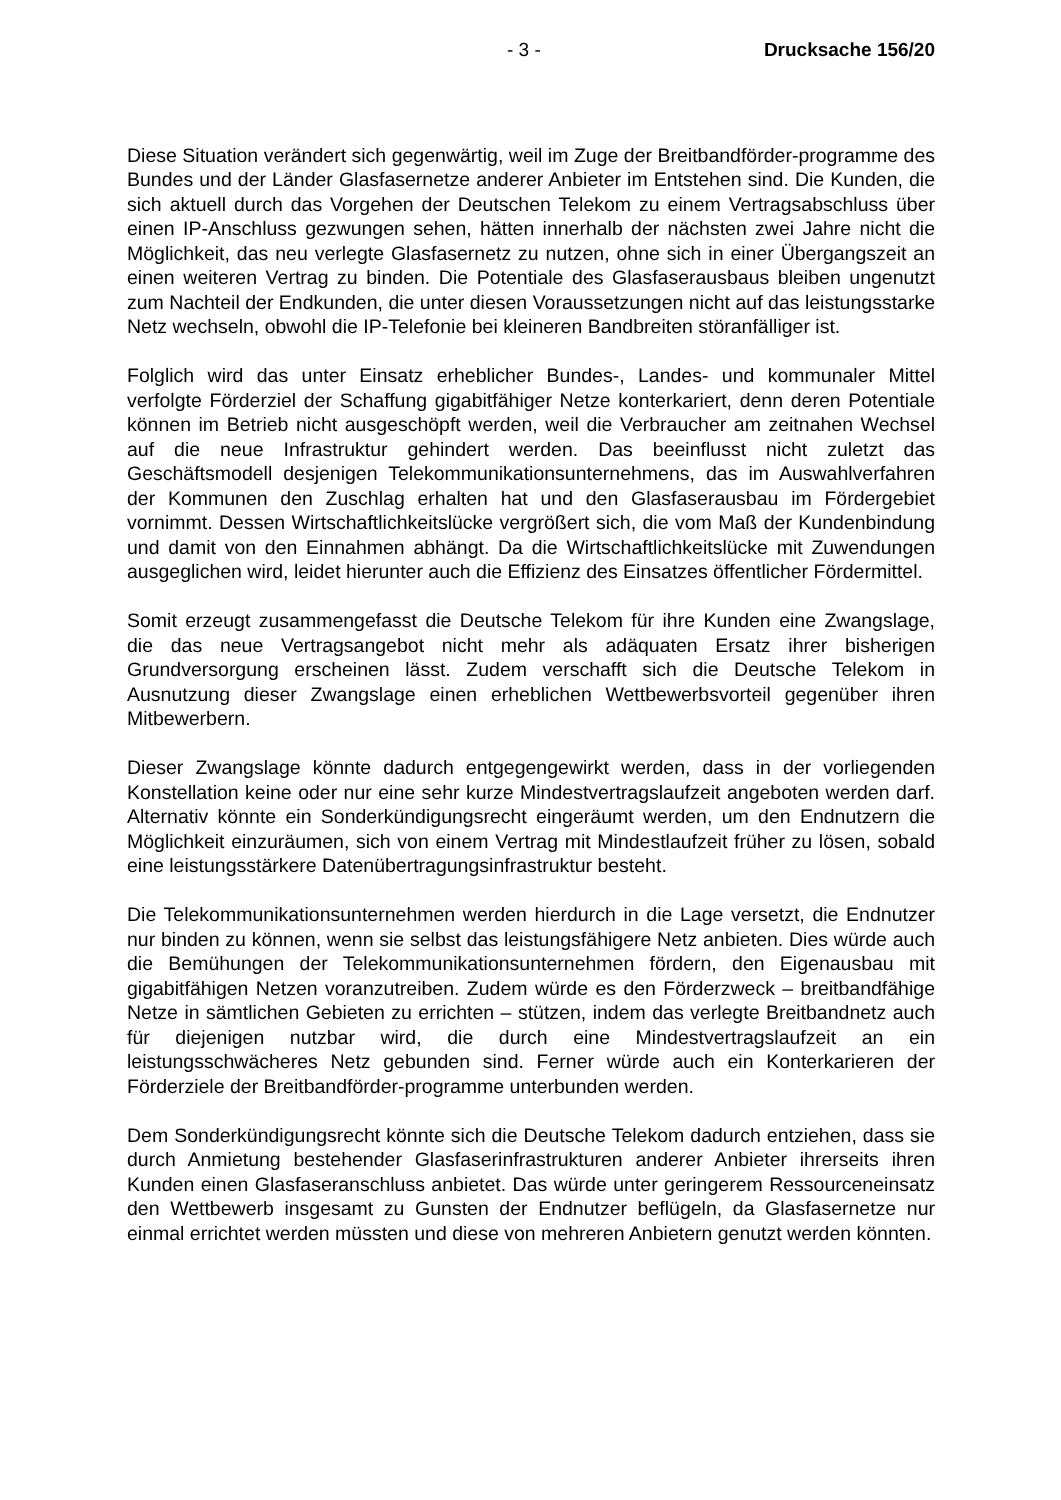- 3 - Drucksache 156/20
Diese Situation verändert sich gegenwärtig, weil im Zuge der Breitbandförder-programme des Bundes und der Länder Glasfasernetze anderer Anbieter im Entstehen sind. Die Kunden, die sich aktuell durch das Vorgehen der Deutschen Telekom zu einem Vertragsabschluss über einen IP-Anschluss gezwungen sehen, hätten innerhalb der nächsten zwei Jahre nicht die Möglichkeit, das neu verlegte Glasfasernetz zu nutzen, ohne sich in einer Übergangszeit an einen weiteren Vertrag zu binden. Die Potentiale des Glasfaserausbaus bleiben ungenutzt zum Nachteil der Endkunden, die unter diesen Voraussetzungen nicht auf das leistungsstarke Netz wechseln, obwohl die IP-Telefonie bei kleineren Bandbreiten störanfälliger ist.
Folglich wird das unter Einsatz erheblicher Bundes-, Landes- und kommunaler Mittel verfolgte Förderziel der Schaffung gigabitfähiger Netze konterkariert, denn deren Potentiale können im Betrieb nicht ausgeschöpft werden, weil die Verbraucher am zeitnahen Wechsel auf die neue Infrastruktur gehindert werden. Das beeinflusst nicht zuletzt das Geschäftsmodell desjenigen Telekommunikationsunternehmens, das im Auswahlverfahren der Kommunen den Zuschlag erhalten hat und den Glasfaserausbau im Fördergebiet vornimmt. Dessen Wirtschaftlichkeitslücke vergrößert sich, die vom Maß der Kundenbindung und damit von den Einnahmen abhängt. Da die Wirtschaftlichkeitslücke mit Zuwendungen ausgeglichen wird, leidet hierunter auch die Effizienz des Einsatzes öffentlicher Fördermittel.
Somit erzeugt zusammengefasst die Deutsche Telekom für ihre Kunden eine Zwangslage, die das neue Vertragsangebot nicht mehr als adäquaten Ersatz ihrer bisherigen Grundversorgung erscheinen lässt. Zudem verschafft sich die Deutsche Telekom in Ausnutzung dieser Zwangslage einen erheblichen Wettbewerbsvorteil gegenüber ihren Mitbewerbern.
Dieser Zwangslage könnte dadurch entgegengewirkt werden, dass in der vorliegenden Konstellation keine oder nur eine sehr kurze Mindestvertragslaufzeit angeboten werden darf. Alternativ könnte ein Sonderkündigungsrecht eingeräumt werden, um den Endnutzern die Möglichkeit einzuräumen, sich von einem Vertrag mit Mindestlaufzeit früher zu lösen, sobald eine leistungsstärkere Datenübertragungsinfrastruktur besteht.
Die Telekommunikationsunternehmen werden hierdurch in die Lage versetzt, die Endnutzer nur binden zu können, wenn sie selbst das leistungsfähigere Netz anbieten. Dies würde auch die Bemühungen der Telekommunikationsunternehmen fördern, den Eigenausbau mit gigabitfähigen Netzen voranzutreiben. Zudem würde es den Förderzweck – breitbandfähige Netze in sämtlichen Gebieten zu errichten – stützen, indem das verlegte Breitbandnetz auch für diejenigen nutzbar wird, die durch eine Mindestvertragslaufzeit an ein leistungsschwächeres Netz gebunden sind. Ferner würde auch ein Konterkarieren der Förderziele der Breitbandförder-programme unterbunden werden.
Dem Sonderkündigungsrecht könnte sich die Deutsche Telekom dadurch entziehen, dass sie durch Anmietung bestehender Glasfaserinfrastrukturen anderer Anbieter ihrerseits ihren Kunden einen Glasfaseranschluss anbietet. Das würde unter geringerem Ressourceneinsatz den Wettbewerb insgesamt zu Gunsten der Endnutzer beflügeln, da Glasfasernetze nur einmal errichtet werden müssten und diese von mehreren Anbietern genutzt werden könnten.